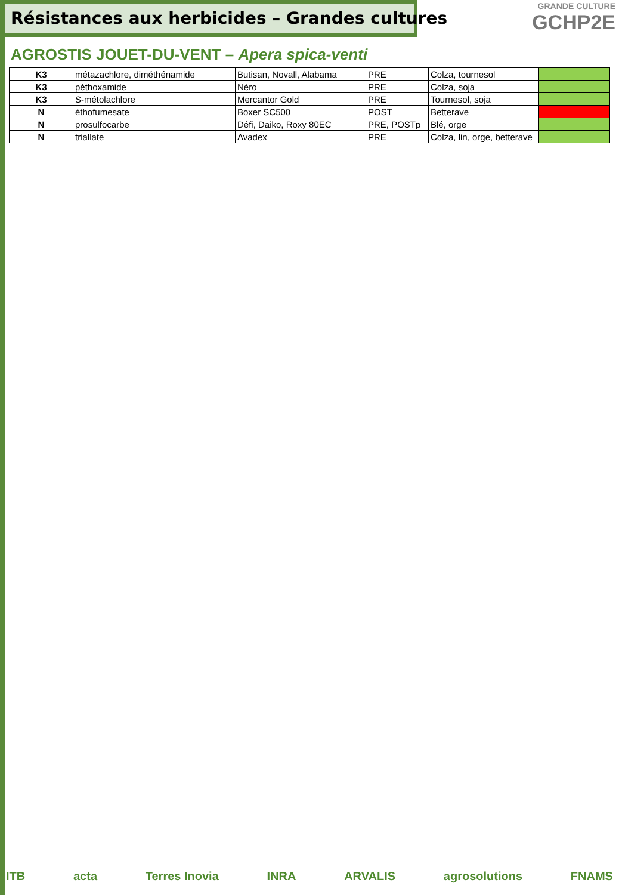Résistances aux herbicides – Grandes cultures
GRANDE CULTURE
GCHP2E
AGROSTIS JOUET-DU-VENT – Apera spica-venti
| K3 | métazachlore, diméthénamide | Butisan, Novall, Alabama | PRE | Colza, tournesol | |
| K3 | péthoxamide | Néro | PRE | Colza, soja | |
| K3 | S-métolachlore | Mercantor Gold | PRE | Tournesol, soja | |
| N | éthofumesate | Boxer SC500 | POST | Betterave | |
| N | prosulfocarbe | Défi, Daiko, Roxy 80EC | PRE, POSTp | Blé, orge | |
| N | triallate | Avadex | PRE | Colza, lin, orge, betterave | |
ITB acta Terres Inovia INRA ARVALIS agrosolutions FNAMS